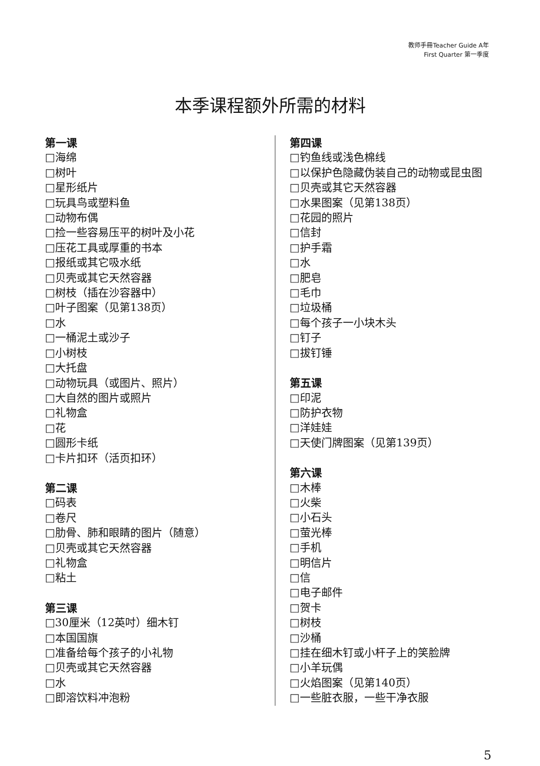教师手冊Teacher Guide A年
First Quarter 第一季度
本季课程额外所需的材料
第一课
□海绵
□树叶
□星形纸片
□玩具鸟或塑料鱼
□动物布偶
□捡一些容易压平的树叶及小花
□压花工具或厚重的书本
□报纸或其它吸水纸
□贝壳或其它天然容器
□树枝（插在沙容器中）
□叶子图案（见第138页）
□水
□一桶泥土或沙子
□小树枝
□大托盘
□动物玩具（或图片、照片）
□大自然的图片或照片
□礼物盒
□花
□圆形卡纸
□卡片扣环（活页扣环）
第二课
□码表
□卷尺
□肋骨、肺和眼睛的图片（随意）
□贝壳或其它天然容器
□礼物盒
□粘土
第三课
□30厘米（12英吋）细木钉
□本国国旗
□准备给每个孩子的小礼物
□贝壳或其它天然容器
□水
□即溶饮料冲泡粉
第四课
□钓鱼线或浅色棉线
□以保护色隐藏伪装自己的动物或昆虫图
□贝壳或其它天然容器
□水果图案（见第138页）
□花园的照片
□信封
□护手霜
□水
□肥皂
□毛巾
□垃圾桶
□每个孩子一小块木头
□钉子
□拔钉锤
第五课
□印泥
□防护衣物
□洋娃娃
□天使门牌图案（见第139页）
第六课
□木棒
□火柴
□小石头
□萤光棒
□手机
□明信片
□信
□电子邮件
□贺卡
□树枝
□沙桶
□挂在细木钉或小杆子上的笑脸牌
□小羊玩偶
□火焰图案（见第140页）
□一些脏衣服，一些干净衣服
5